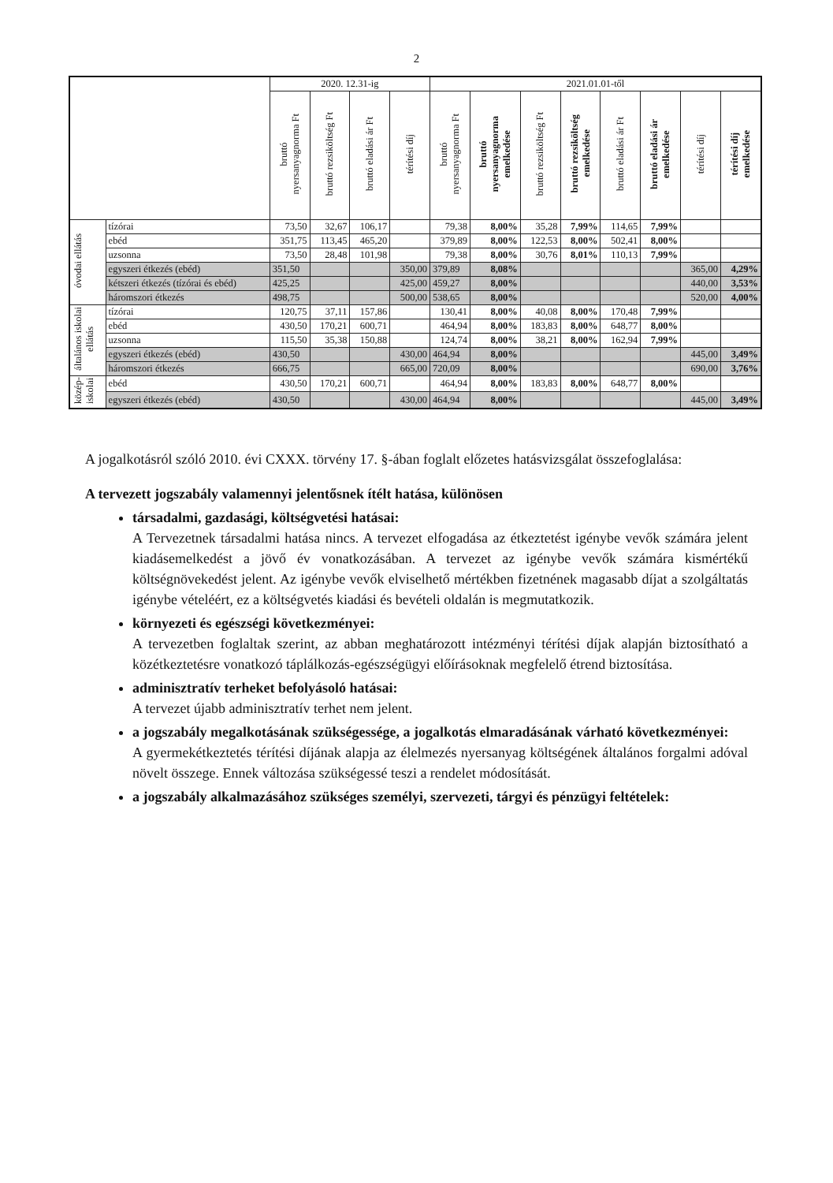2
| | | 2020. 12.31-ig | | | | 2021.01.01-től | | | | | | | |
| --- | --- | --- | --- | --- | --- | --- | --- | --- | --- | --- | --- | --- | --- |
| | | bruttó nyersanyagnorma Ft | bruttó rezsiköltség Ft | bruttó eladási ár Ft | térítési díj | bruttó nyersanyagnorma Ft | bruttó nyersanyagnorma emelkedése | bruttó rezsiköltség Ft | bruttó rezsiköltség emelkedése | bruttó eladási ár Ft | bruttó eladási ár emelkedése | térítési díj | térítési díj emelkedése |
| óvodai ellátás | tízórai | 73,50 | 32,67 | 106,17 | | 79,38 | 8,00% | 35,28 | 7,99% | 114,65 | 7,99% | | |
| | ebéd | 351,75 | 113,45 | 465,20 | | 379,89 | 8,00% | 122,53 | 8,00% | 502,41 | 8,00% | | |
| | uzsonna | 73,50 | 28,48 | 101,98 | | 79,38 | 8,00% | 30,76 | 8,01% | 110,13 | 7,99% | | |
| | egyszeri étkezés (ebéd) | 351,50 | | | 350,00 | 379,89 | 8,08% | | | | | 365,00 | 4,29% |
| | kétszeri étkezés (tízórai és ebéd) | 425,25 | | | 425,00 | 459,27 | 8,00% | | | | | 440,00 | 3,53% |
| | háromszori étkezés | 498,75 | | | 500,00 | 538,65 | 8,00% | | | | | 520,00 | 4,00% |
| általános iskolai ellátás | tízórai | 120,75 | 37,11 | 157,86 | | 130,41 | 8,00% | 40,08 | 8,00% | 170,48 | 7,99% | | |
| | ebéd | 430,50 | 170,21 | 600,71 | | 464,94 | 8,00% | 183,83 | 8,00% | 648,77 | 8,00% | | |
| | uzsonna | 115,50 | 35,38 | 150,88 | | 124,74 | 8,00% | 38,21 | 8,00% | 162,94 | 7,99% | | |
| | egyszeri étkezés (ebéd) | 430,50 | | | 430,00 | 464,94 | 8,00% | | | | | 445,00 | 3,49% |
| | háromszori étkezés | 666,75 | | | 665,00 | 720,09 | 8,00% | | | | | 690,00 | 3,76% |
| közép- iskolai | ebéd | 430,50 | 170,21 | 600,71 | | 464,94 | 8,00% | 183,83 | 8,00% | 648,77 | 8,00% | | |
| | egyszeri étkezés (ebéd) | 430,50 | | | 430,00 | 464,94 | 8,00% | | | | | 445,00 | 3,49% |
A jogalkotásról szóló 2010. évi CXXX. törvény 17. §-ában foglalt előzetes hatásvizsgálat összefoglalása:
A tervezett jogszabály valamennyi jelentősnek ítélt hatása, különösen
társadalmi, gazdasági, költségvetési hatásai:
A Tervezetnek társadalmi hatása nincs. A tervezet elfogadása az étkeztetést igénybe vevők számára jelent kiadásemelkedést a jövő év vonatkozásában. A tervezet az igénybe vevők számára kismértékű költségnövekedést jelent. Az igénybe vevők elviselhető mértékben fizetnének magasabb díjat a szolgáltatás igénybe vételéért, ez a költségvetés kiadási és bevételi oldalán is megmutatkozik.
környezeti és egészségi következményei:
A tervezetben foglaltak szerint, az abban meghatározott intézményi térítési díjak alapján biztosítható a közétkeztetésre vonatkozó táplálkozás-egészségügyi előírásoknak megfelelő étrend biztosítása.
adminisztratív terheket befolyásoló hatásai:
A tervezet újabb adminisztratív terhet nem jelent.
a jogszabály megalkotásának szükségessége, a jogalkotás elmaradásának várható következményei:
A gyermekétkeztetés térítési díjának alapja az élelmezés nyersanyag költségének általános forgalmi adóval növelt összege. Ennek változása szükségessé teszi a rendelet módosítását.
a jogszabály alkalmazásához szükséges személyi, szervezeti, tárgyi és pénzügyi feltételek: